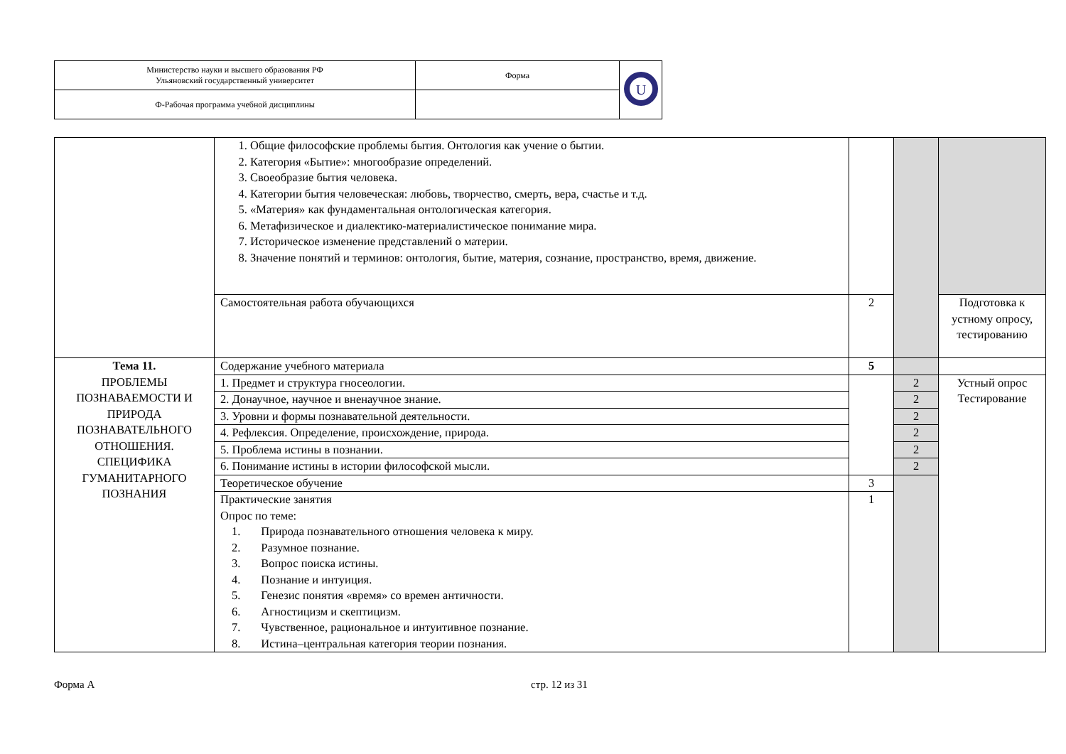| Министерство науки и высшего образования РФ Ульяновский государственный университет | Форма | U |
| Ф-Рабочая программа учебной дисциплины | | |
| | 1. Общие философские проблемы бытия. Онтология как учение о бытии. 2. Категория «Бытие»: многообразие определений. 3. Своеобразие бытия человека. 4. Категории бытия человеческая: любовь, творчество, смерть, вера, счастье и т.д. 5. «Материя» как фундаментальная онтологическая категория. 6. Метафизическое и диалектико-материалистическое понимание мира. 7. Историческое изменение представлений о материи. 8. Значение понятий и терминов: онтология, бытие, материя, сознание, пространство, время, движение. | | | |
| | Самостоятельная работа обучающихся | 2 | | Подготовка к устному опросу, тестированию |
| Тема 11. ПРОБЛЕМЫ ПОЗНАВАЕМОСТИ И ПРИРОДА ПОЗНАВАТЕЛЬНОГО ОТНОШЕНИЯ. СПЕЦИФИКА ГУМАНИТАРНОГО ПОЗНАНИЯ | Содержание учебного материала | 5 | | |
| | 1. Предмет и структура гносеологии. | | 2 | Устный опрос Тестирование |
| | 2. Донаучное, научное и вненаучное знание. | | 2 | |
| | 3. Уровни и формы познавательной деятельности. | | 2 | |
| | 4. Рефлексия. Определение, происхождение, природа. | | 2 | |
| | 5. Проблема истины в познании. | | 2 | |
| | 6. Понимание истины в истории философской мысли. | | 2 | |
| | Теоретическое обучение | 3 | | |
| | Практические занятия Опрос по теме: 1. Природа познавательного отношения человека к миру. 2. Разумное познание. 3. Вопрос поиска истины. 4. Познание и интуиция. 5. Генезис понятия «время» со времен античности. 6. Агностицизм и скептицизм. 7. Чувственное, рациональное и интуитивное познание. 8. Истина–центральная категория теории познания. | 1 | | |
Форма А стр. 12 из 31